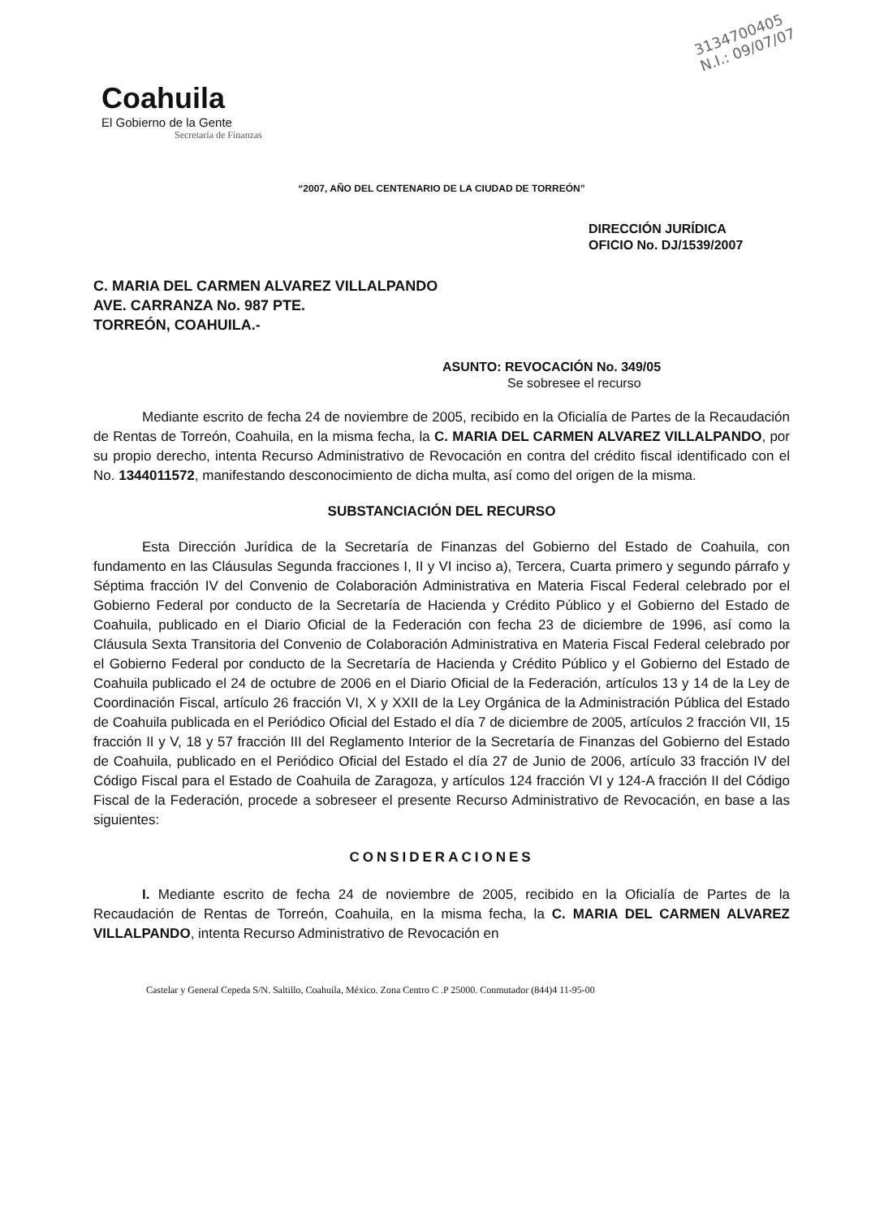3134700405
N.I.: 09/07/07
Coahuila
El Gobierno de la Gente
Secretaría de Finanzas
“2007, AÑO DEL CENTENARIO DE LA CIUDAD DE TORREÓN”
DIRECCIÓN JURÍDICA
OFICIO No. DJ/1539/2007
C. MARIA DEL CARMEN ALVAREZ VILLALPANDO
AVE. CARRANZA No. 987 PTE.
TORREÓN, COAHUILA.-
ASUNTO: REVOCACIÓN No. 349/05
Se sobresee el recurso
Mediante escrito de fecha 24 de noviembre de 2005, recibido en la Oficialía de Partes de la Recaudación de Rentas de Torreón, Coahuila, en la misma fecha, la C. MARIA DEL CARMEN ALVAREZ VILLALPANDO, por su propio derecho, intenta Recurso Administrativo de Revocación en contra del crédito fiscal identificado con el No. 1344011572, manifestando desconocimiento de dicha multa, así como del origen de la misma.
SUBSTANCIACIÓN DEL RECURSO
Esta Dirección Jurídica de la Secretaría de Finanzas del Gobierno del Estado de Coahuila, con fundamento en las Cláusulas Segunda fracciones I, II y VI inciso a), Tercera, Cuarta primero y segundo párrafo y Séptima fracción IV del Convenio de Colaboración Administrativa en Materia Fiscal Federal celebrado por el Gobierno Federal por conducto de la Secretaría de Hacienda y Crédito Público y el Gobierno del Estado de Coahuila, publicado en el Diario Oficial de la Federación con fecha 23 de diciembre de 1996, así como la Cláusula Sexta Transitoria del Convenio de Colaboración Administrativa en Materia Fiscal Federal celebrado por el Gobierno Federal por conducto de la Secretaría de Hacienda y Crédito Público y el Gobierno del Estado de Coahuila publicado el 24 de octubre de 2006 en el Diario Oficial de la Federación, artículos 13 y 14 de la Ley de Coordinación Fiscal, artículo 26 fracción VI, X y XXII de la Ley Orgánica de la Administración Pública del Estado de Coahuila publicada en el Periódico Oficial del Estado el día 7 de diciembre de 2005, artículos 2 fracción VII, 15 fracción II y V, 18 y 57 fracción III del Reglamento Interior de la Secretaría de Finanzas del Gobierno del Estado de Coahuila, publicado en el Periódico Oficial del Estado el día 27 de Junio de 2006, artículo 33 fracción IV del Código Fiscal para el Estado de Coahuila de Zaragoza, y artículos 124 fracción VI y 124-A fracción II del Código Fiscal de la Federación, procede a sobreseer el presente Recurso Administrativo de Revocación, en base a las siguientes:
CONSIDERACIONES
I. Mediante escrito de fecha 24 de noviembre de 2005, recibido en la Oficialía de Partes de la Recaudación de Rentas de Torreón, Coahuila, en la misma fecha, la C. MARIA DEL CARMEN ALVAREZ VILLALPANDO, intenta Recurso Administrativo de Revocación en
Castelar y General Cepeda S/N. Saltillo, Coahuila, México. Zona Centro C .P 25000. Conmutador (844)4 11-95-00